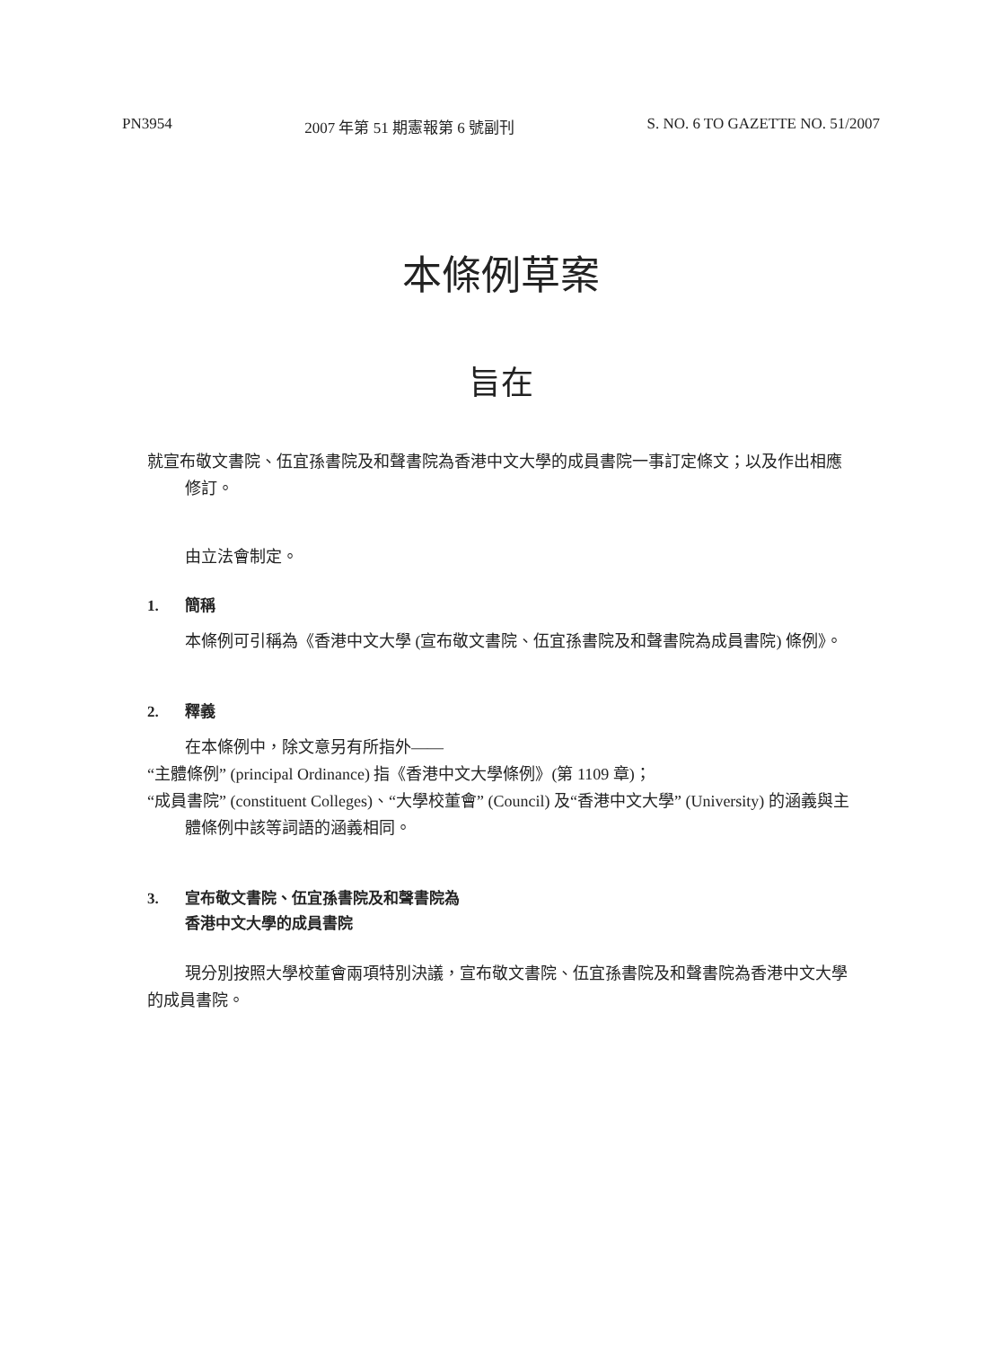PN3954 2007 年第 51 期憲報第 6 號副刊 S. NO. 6 TO GAZETTE NO. 51/2007
本條例草案
旨在
就宣布敬文書院、伍宜孫書院及和聲書院為香港中文大學的成員書院一事訂定條文；以及作出相應修訂。
由立法會制定。
1. 簡稱
本條例可引稱為《香港中文大學 (宣布敬文書院、伍宜孫書院及和聲書院為成員書院) 條例》。
2. 釋義
在本條例中，除文意另有所指外——
“主體條例” (principal Ordinance) 指《香港中文大學條例》(第 1109 章)；
“成員書院” (constituent Colleges)、“大學校董會” (Council) 及“香港中文大學” (University) 的涵義與主體條例中該等詞語的涵義相同。
3. 宣布敬文書院、伍宜孫書院及和聲書院為
香港中文大學的成員書院
現分別按照大學校董會兩項特別決議，宣布敬文書院、伍宜孫書院及和聲書院為香港中文大學的成員書院。